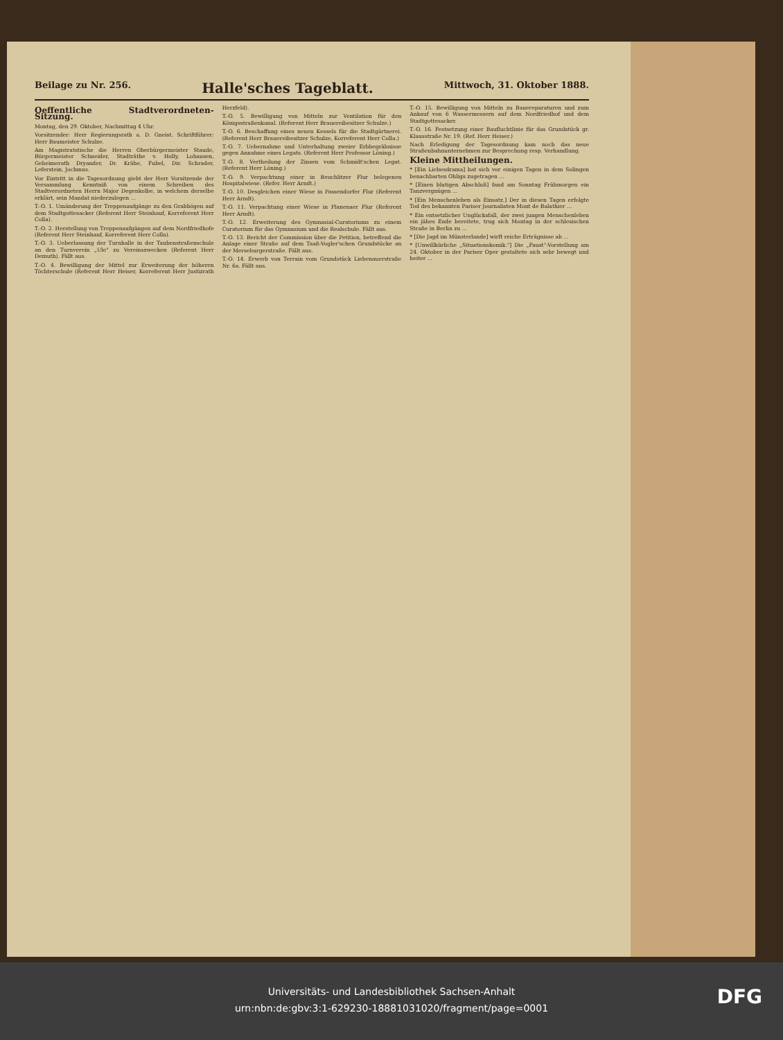Beilage zu Nr. 256. Halle'sches Tageblatt. Mittwoch, 31. Oktober 1888.
Oeffentliche Stadtverordneten-Sitzung.
Montag, den 29. Oktober, Nachmittag 4 Uhr.
Vorsitzender: Herr Regierungsrath a. D. Gneist. Schriftführer: Herr Baumeister Schulze.
Am Magistratstische die Herren Oberbürgermeister Staude, Bürgermeister Schneider, Stadträthe v. Holly, Lohausen, Geheimerath Dryander, Dr. Krähe, Fubel, Dir. Schrader, Leferstein, Jochmus.
Vor Eintritt in die Tagesordnung giebt der Herr Vorsitzende der Versammlung Kenntniß von einem Schreiben des Stadtverordneten Herrn Major Degenkolbe, in welchem derselbe erklärt, sein Mandat niederzulegen ...
T.-O. 1. Umänderung der Treppenaufgänge zu den Grabbögen auf dem Stadtgottesacker (Referent Herr Steinhauf, Korreferent Herr Colla).
T.-O. 2. Herstellung von Treppenaufgängen auf dem Nordfriedhofe (Referent Herr Steinhauf, Korreferent Herr Colla).
T.-O. 3. Ueberlassung der Turnhalle in der Taubenstraßenschule an den Turnverein „Ule" zu Vereinszwecken (Referent Herr Demuth). Fällt aus.
T.-O. 4. Bewilligung der Mittel zur Erweiterung der höheren Töchterschule (Referent Herr Heiser, Korreferent Herr Justizrath Herzfeld).
T.-O. 5. Bewilligung von Mitteln zur Ventilation für den Königsstraßenkanal. (Referent Herr Brauereibesitzer Schulze.)
T.-O. 6. Beschaffung eines neuen Kessels für die Stadtgärtnerei. (Referent Herr Brauereibesitzer Schulze, Korreferent Herr Colla.)
T.-O. 7. Uebernahme und Unterhaltung zweier Erbbegräbnisse gegen Annahme eines Legats. (Referent Herr Professor Löning.)
T.-O. 8. Vertheilung der Zinsen vom Schmidt'schen Legat. (Referent Herr Löning.)
T.-O. 9. Verpachtung einer in Beuchlitzer Flur belegenen Hospitalwiese. (Refer. Herr Arndt.)
T.-O. 10. Desgleichen einer Wiese in Passendorfer Flur (Referent Herr Arndt).
T.-O. 11. Verpachtung einer Wiese in Planenaer Flur (Referent Herr Arndt).
T.-O. 12. Erweiterung des Gymnasial-Curatoriums zu einem Curatorium für das Gymnasium und die Realschule. Fällt aus.
T.-O. 13. Bericht der Commission über die Petition, betreffend die Anlage einer Straße auf dem Taaß-Vogler'schen Grundstücke an der Merseburgerstraße. Fällt aus.
T.-O. 14. Erwerb von Terrain vom Grundstück Liebenauerstraße Nr. 6a. Fällt aus.
T.-O. 15. Bewilligung von Mitteln zu Bauereparaturen und zum Ankauf von 6 Wassermessern auf dem Nordfriedhof und dem Stadtgottesacker.
T.-O. 16. Festsetzung einer Baufluchtlinie für das Grundstück gr. Klausstraße Nr. 19. (Ref. Herr Heiser.)
Nach Erledigung der Tagesordnung kam noch das neue Straßenbahnunternehmen zur Besprechung resp. Verhandlung.
Kleine Mittheilungen.
* [Ein Liebesdrama] hat sich vor einigen Tagen in dem Solingen benachbarten Ohligs zugetragen ...
* [Einen blutigen Abschluß] fand am Sonntag Frühmorgen ein Tanzvergnügen ...
* [Ein Menschenleben als Einsatz.] Der in diesen Tagen erfolgte Tod des bekannten Pariser Journalisten Mont de Balathier ...
* Ein entsetzlicher Unglücksfall, der zwei jungen Menschenleben ein jähes Ende bereitete, trug sich Montag in der schlesischen Straße in Berlin zu ...
* [Die Jagd im Münsterlande] wirft reiche Erträgnisse ab ...
* [Unwillkürliche „Situationskomik."] Die „Faust"-Vorstellung am 24. Oktober in der Pariser Oper gestaltete sich sehr bewegt und heiter ...
Universitäts- und Landesbibliothek Sachsen-Anhalt
urn:nbn:de:gbv:3:1-629230-18881031020/fragment/page=0001
DFG